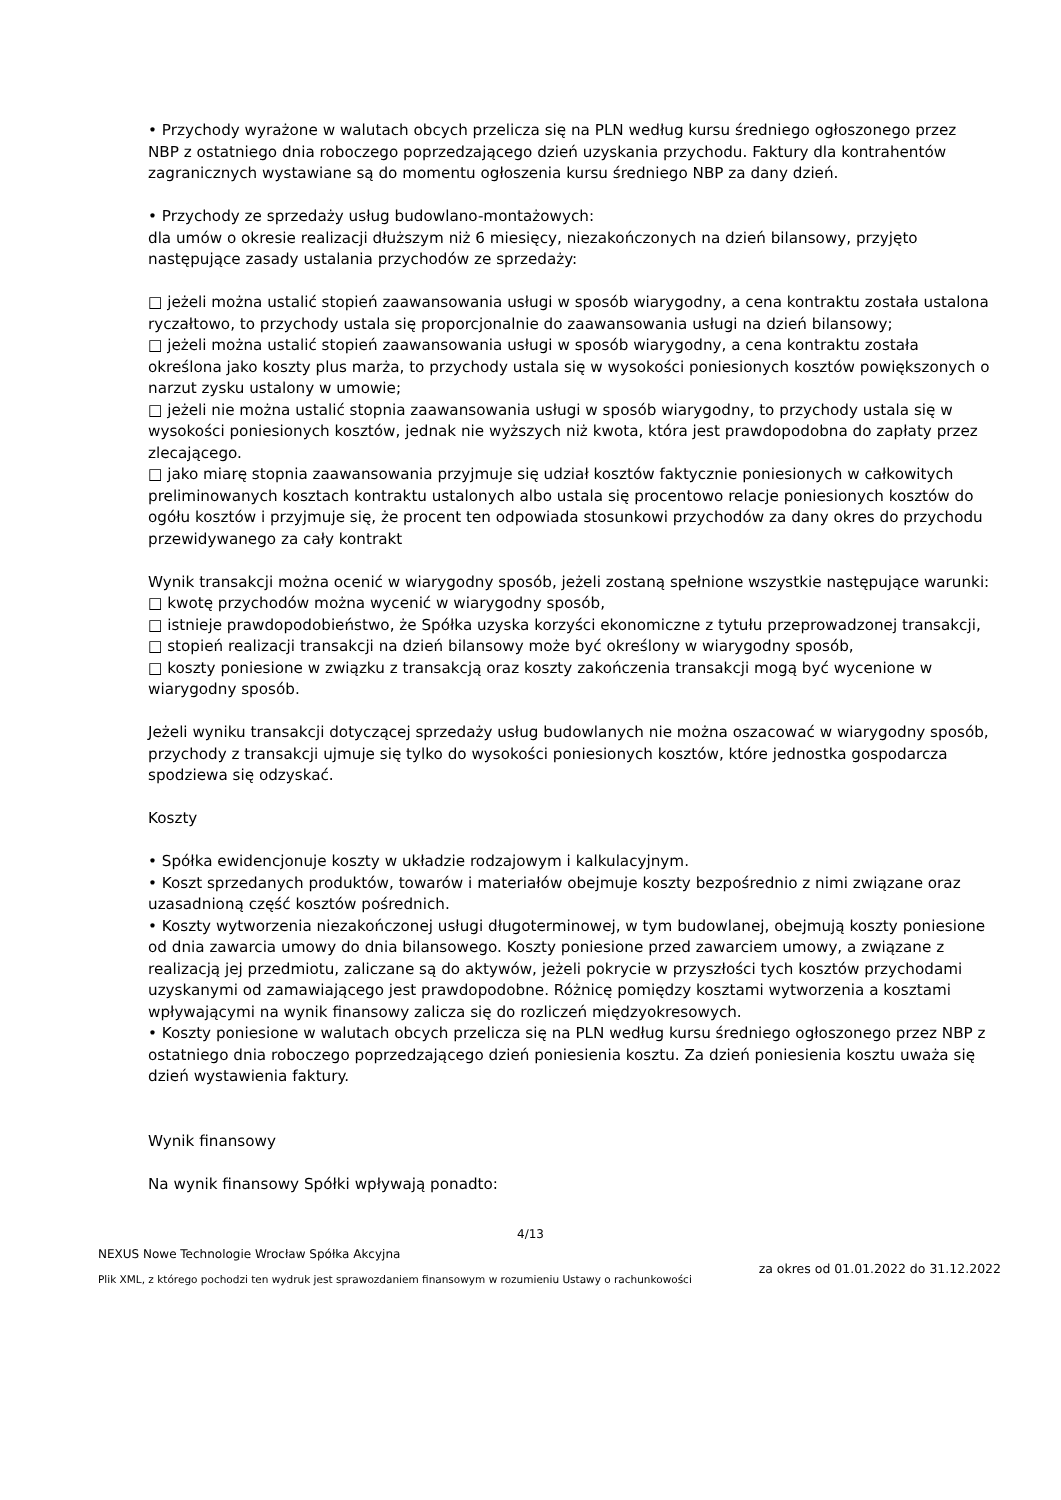• Przychody wyrażone w walutach obcych przelicza się na PLN według kursu średniego ogłoszonego przez NBP z ostatniego dnia roboczego poprzedzającego dzień uzyskania przychodu. Faktury dla kontrahentów zagranicznych wystawiane są do momentu ogłoszenia kursu średniego NBP za dany dzień.
• Przychody ze sprzedaży usług budowlano-montażowych:
dla umów o okresie realizacji dłuższym niż 6 miesięcy, niezakończonych na dzień bilansowy, przyjęto następujące zasady ustalania przychodów ze sprzedaży:
□ jeżeli można ustalić stopień zaawansowania usługi w sposób wiarygodny, a cena kontraktu została ustalona ryczałtowo, to przychody ustala się proporcjonalnie do zaawansowania usługi na dzień bilansowy;
□ jeżeli można ustalić stopień zaawansowania usługi w sposób wiarygodny, a cena kontraktu została określona jako koszty plus marża, to przychody ustala się w wysokości poniesionych kosztów powiększonych o narzut zysku ustalony w umowie;
□ jeżeli nie można ustalić stopnia zaawansowania usługi w sposób wiarygodny, to przychody ustala się w wysokości poniesionych kosztów, jednak nie wyższych niż kwota, która jest prawdopodobna do zapłaty przez zlecającego.
□ jako miarę stopnia zaawansowania przyjmuje się udział kosztów faktycznie poniesionych w całkowitych preliminowanych kosztach kontraktu ustalonych albo ustala się procentowo relacje poniesionych kosztów do ogółu kosztów i przyjmuje się, że procent ten odpowiada stosunkowi przychodów za dany okres do przychodu przewidywanego za cały kontrakt
Wynik transakcji można ocenić w wiarygodny sposób, jeżeli zostaną spełnione wszystkie następujące warunki:
□ kwotę przychodów można wycenić w wiarygodny sposób,
□ istnieje prawdopodobieństwo, że Spółka uzyska korzyści ekonomiczne z tytułu przeprowadzonej transakcji,
□ stopień realizacji transakcji na dzień bilansowy może być określony w wiarygodny sposób,
□ koszty poniesione w związku z transakcją oraz koszty zakończenia transakcji mogą być wycenione w wiarygodny sposób.
Jeżeli wyniku transakcji dotyczącej sprzedaży usług budowlanych nie można oszacować w wiarygodny sposób, przychody z transakcji ujmuje się tylko do wysokości poniesionych kosztów, które jednostka gospodarcza spodziewa się odzyskać.
Koszty
• Spółka ewidencjonuje koszty w układzie rodzajowym i kalkulacyjnym.
• Koszt sprzedanych produktów, towarów i materiałów obejmuje koszty bezpośrednio z nimi związane oraz uzasadnioną część kosztów pośrednich.
• Koszty wytworzenia niezakończonej usługi długoterminowej, w tym budowlanej, obejmują koszty poniesione od dnia zawarcia umowy do dnia bilansowego. Koszty poniesione przed zawarciem umowy, a związane z realizacją jej przedmiotu, zaliczane są do aktywów, jeżeli pokrycie w przyszłości tych kosztów przychodami uzyskanymi od zamawiającego jest prawdopodobne. Różnicę pomiędzy kosztami wytworzenia a kosztami wpływającymi na wynik finansowy zalicza się do rozliczeń międzyokresowych.
• Koszty poniesione w walutach obcych przelicza się na PLN według kursu średniego ogłoszonego przez NBP z ostatniego dnia roboczego poprzedzającego dzień poniesienia kosztu. Za dzień poniesienia kosztu uważa się dzień wystawienia faktury.
Wynik finansowy
Na wynik finansowy Spółki wpływają ponadto:
4/13
NEXUS Nowe Technologie Wrocław Spółka Akcyjna
Plik XML, z którego pochodzi ten wydruk jest sprawozdaniem finansowym w rozumieniu Ustawy o rachunkowości
za okres od 01.01.2022 do 31.12.2022